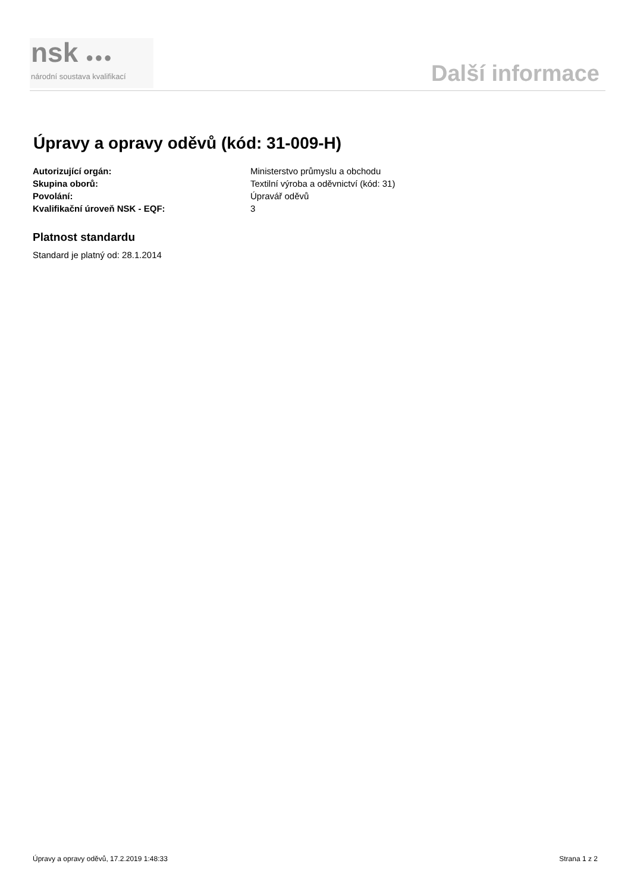nsk ●●●
národní soustava kvalifikací
Další informace
Úpravy a opravy oděvů (kód: 31-009-H)
Autorizující orgán: Ministerstvo průmyslu a obchodu
Skupina oborů: Textilní výroba a oděvnictví (kód: 31)
Povolání: Úpravář oděvů
Kvalifikační úroveň NSK - EQF: 3
Platnost standardu
Standard je platný od: 28.1.2014
Úpravy a opravy oděvů, 17.2.2019 1:48:33 Strana 1 z 2